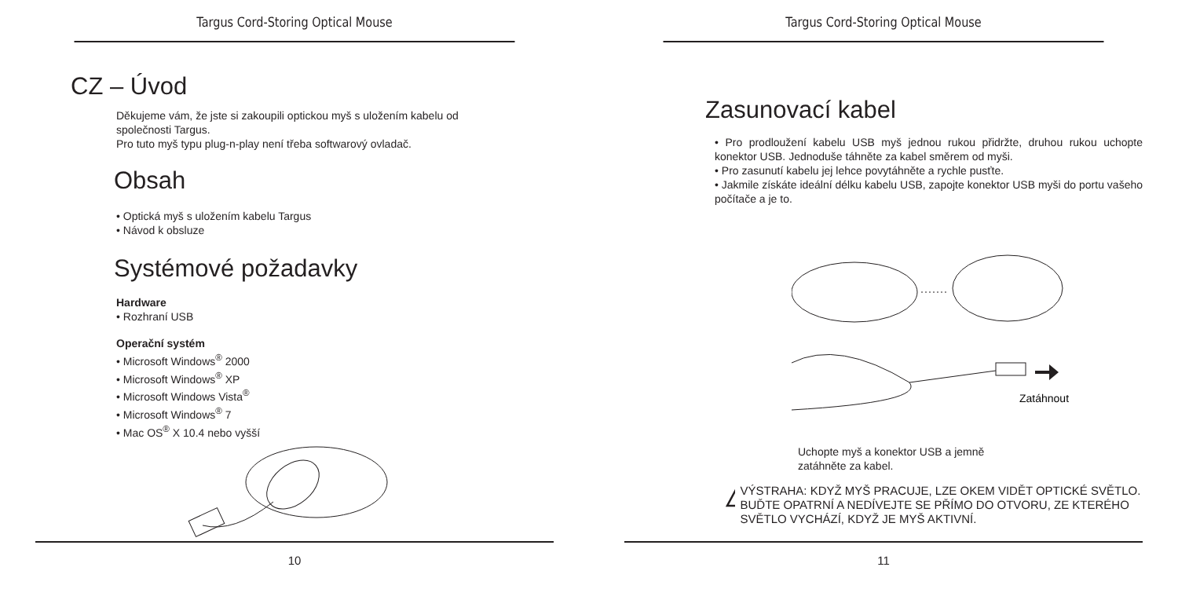Targus Cord-Storing Optical Mouse
CZ – Úvod
Děkujeme vám, že jste si zakoupili optickou myš s uložením kabelu od
společnosti Targus.
Pro tuto myš typu plug-n-play není třeba softwarový ovladač.
Obsah
• Optická myš s uložením kabelu Targus
• Návod k obsluze
Systémové požadavky
Hardware
• Rozhraní USB
Operační systém
• Microsoft Windows<sup>®</sup> 2000
• Microsoft Windows<sup>®</sup> XP
• Microsoft Windows Vista<sup>®</sup>
• Microsoft Windows<sup>®</sup> 7
• Mac OS<sup>®</sup> X 10.4 nebo vyšší
10
Targus Cord-Storing Optical Mouse
Zasunovací kabel
• Pro prodloužení kabelu USB myš jednou rukou přidržte, druhou rukou uchopte konektor USB. Jednoduše táhněte za kabel směrem od myši.
• Pro zasunutí kabelu jej lehce povytáhněte a rychle pusťte.
• Jakmile získáte ideální délku kabelu USB, zapojte konektor USB myši do portu vašeho počítače a je to.
Zatáhnout
Uchopte myš a konektor USB a jemně
zatáhněte za kabel.
!
VÝSTRAHA: KDYŽ MYŠ PRACUJE, LZE OKEM VIDĚT OPTICKÉ SVĚTLO. BUĎTE OPATRNÍ A NEDÍVEJTE SE PŘÍMO DO OTVORU, ZE KTERÉHO SVĚTLO VYCHÁZÍ, KDYŽ JE MYŠ AKTIVNÍ.
11